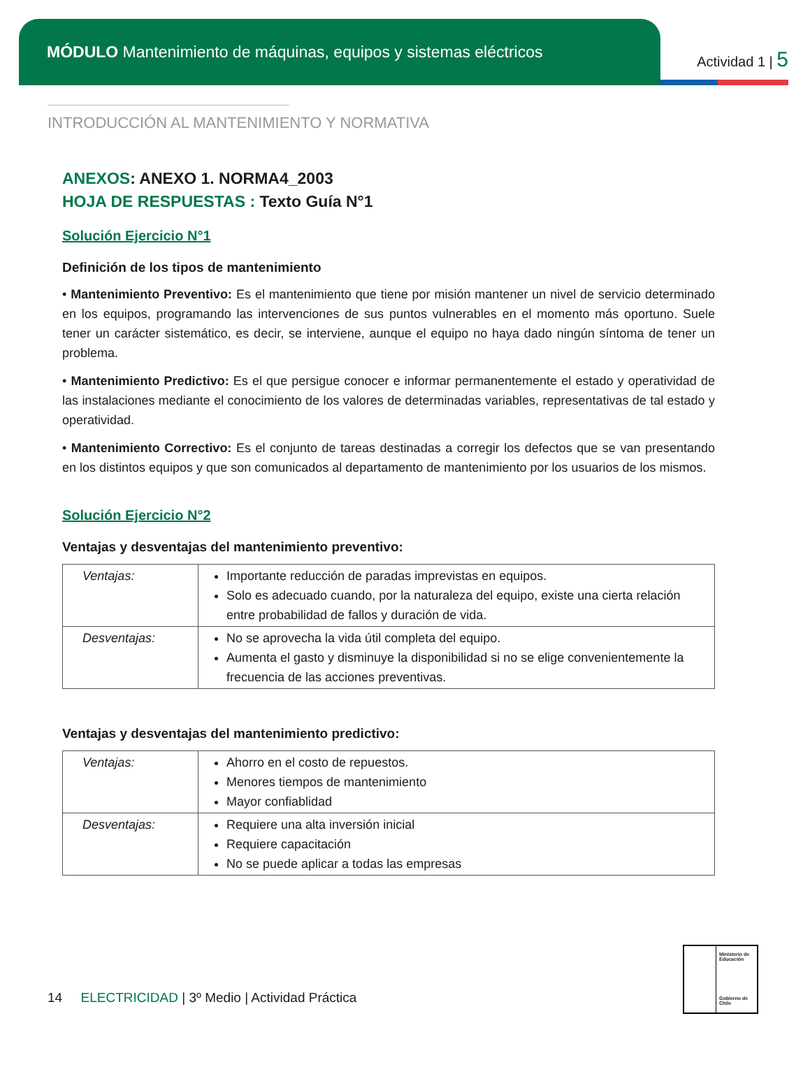MÓDULO Mantenimiento de máquinas, equipos y sistemas eléctricos
Actividad 1 | 5
INTRODUCCIÓN AL MANTENIMIENTO Y NORMATIVA
ANEXOS: ANEXO 1. NORMA4_2003
HOJA DE RESPUESTAS : Texto Guía N°1
Solución Ejercicio N°1
Definición de los tipos de mantenimiento
• Mantenimiento Preventivo: Es el mantenimiento que tiene por misión mantener un nivel de servicio determinado en los equipos, programando las intervenciones de sus puntos vulnerables en el momento más oportuno. Suele tener un carácter sistemático, es decir, se interviene, aunque el equipo no haya dado ningún síntoma de tener un problema.
• Mantenimiento Predictivo: Es el que persigue conocer e informar permanentemente el estado y operatividad de las instalaciones mediante el conocimiento de los valores de determinadas variables, representativas de tal estado y operatividad.
• Mantenimiento Correctivo: Es el conjunto de tareas destinadas a corregir los defectos que se van presentando en los distintos equipos y que son comunicados al departamento de mantenimiento por los usuarios de los mismos.
Solución Ejercicio N°2
Ventajas y desventajas del mantenimiento preventivo:
| Ventajas: | Importante reducción de paradas imprevistas en equipos. Solo es adecuado cuando, por la naturaleza del equipo, existe una cierta relación entre probabilidad de fallos y duración de vida. |
| Desventajas: | No se aprovecha la vida útil completa del equipo. Aumenta el gasto y disminuye la disponibilidad si no se elige convenientemente la frecuencia de las acciones preventivas. |
Ventajas y desventajas del mantenimiento predictivo:
| Ventajas: | Ahorro en el costo de repuestos. Menores tiempos de mantenimiento Mayor confiablidad |
| Desventajas: | Requiere una alta inversión inicial Requiere capacitación No se puede aplicar a todas las empresas |
Ministerio de Educación
Gobierno de Chile
14 ELECTRICIDAD | 3º Medio | Actividad Práctica